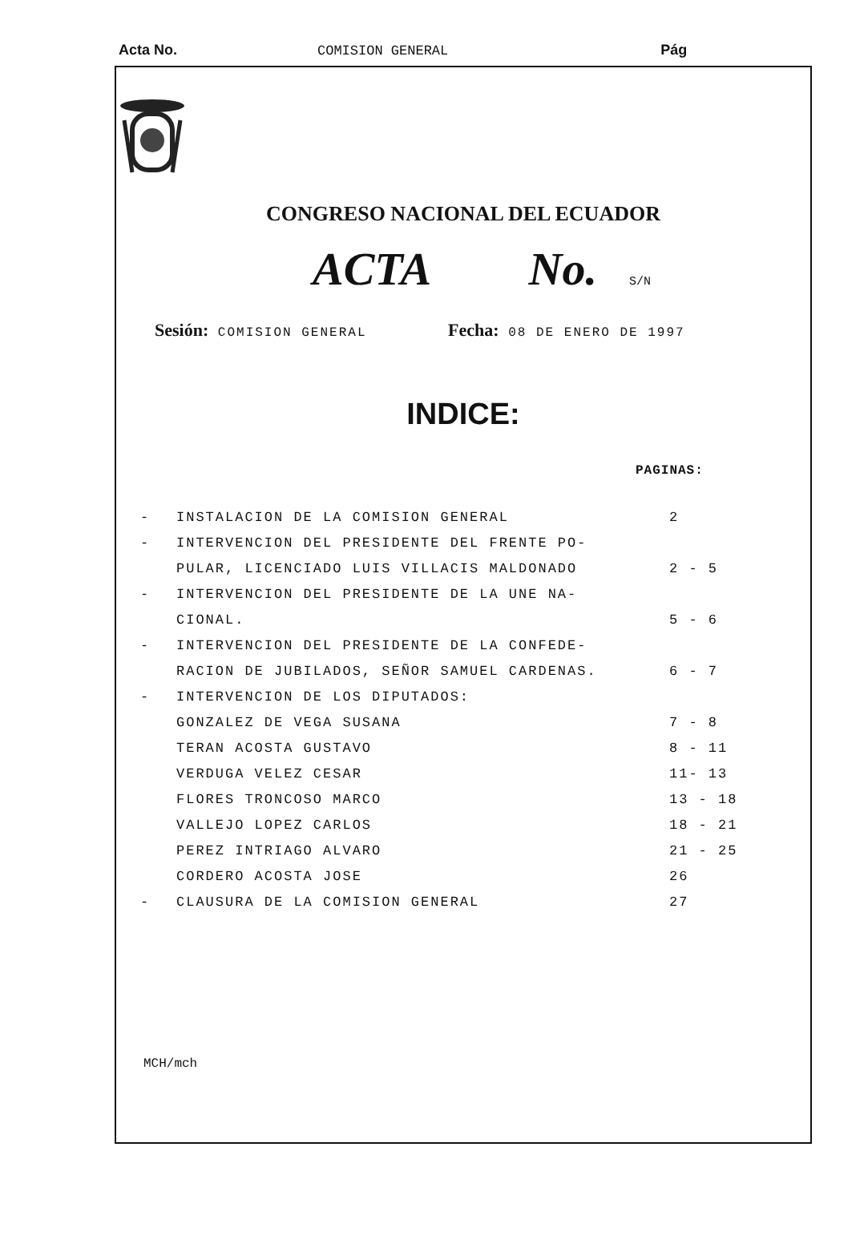Acta No. COMISION GENERAL Pág
CONGRESO NACIONAL DEL ECUADOR
ACTA No. S/N
Sesión: COMISION GENERAL Fecha: 08 DE ENERO DE 1997
INDICE:
PAGINAS:
| - | INSTALACION DE LA COMISION GENERAL | 2 |
| - | INTERVENCION DEL PRESIDENTE DEL FRENTE PO- | |
| | PULAR, LICENCIADO LUIS VILLACIS MALDONADO | 2 - 5 |
| - | INTERVENCION DEL PRESIDENTE DE LA UNE NA- | |
| | CIONAL. | 5 - 6 |
| - | INTERVENCION DEL PRESIDENTE DE LA CONFEDE- | |
| | RACION DE JUBILADOS, SEÑOR SAMUEL CARDENAS. | 6 - 7 |
| - | INTERVENCION DE LOS DIPUTADOS: | |
| | GONZALEZ DE VEGA SUSANA | 7 - 8 |
| | TERAN ACOSTA GUSTAVO | 8 - 11 |
| | VERDUGA VELEZ CESAR | 11- 13 |
| | FLORES TRONCOSO MARCO | 13 - 18 |
| | VALLEJO LOPEZ CARLOS | 18 - 21 |
| | PEREZ INTRIAGO ALVARO | 21 - 25 |
| | CORDERO ACOSTA JOSE | 26 |
| - | CLAUSURA DE LA COMISION GENERAL | 27 |
MCH/mch